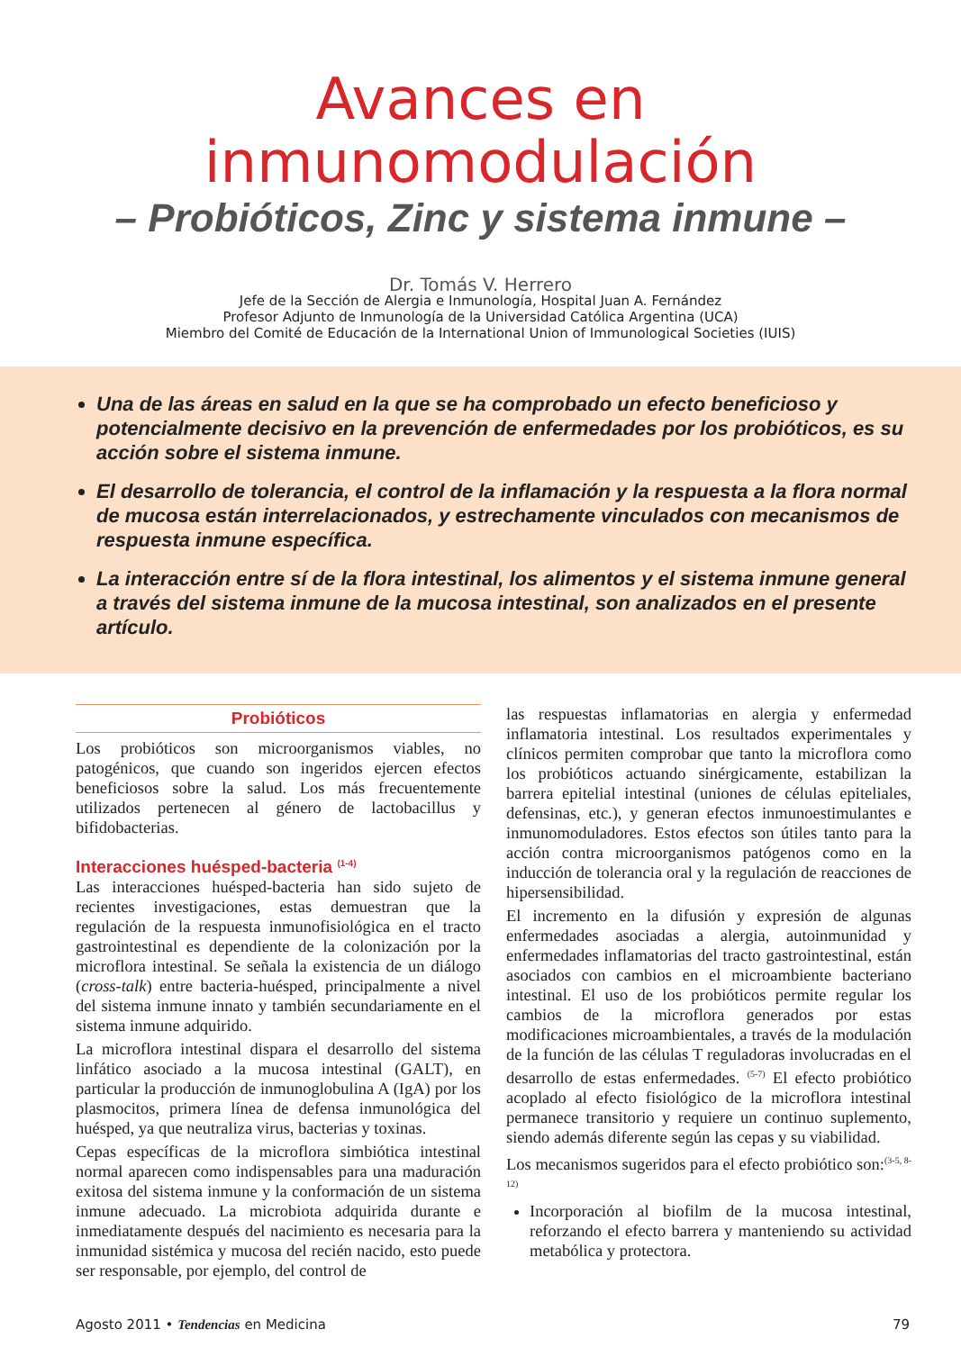Avances en
inmunomodulación
– Probióticos, Zinc y sistema inmune –
Dr. Tomás V. Herrero
Jefe de la Sección de Alergia e Inmunología, Hospital Juan A. Fernández
Profesor Adjunto de Inmunología de la Universidad Católica Argentina (UCA)
Miembro del Comité de Educación de la International Union of Immunological Societies (IUIS)
Una de las áreas en salud en la que se ha comprobado un efecto beneficioso y potencialmente decisivo en la prevención de enfermedades por los probióticos, es su acción sobre el sistema inmune.
El desarrollo de tolerancia, el control de la inflamación y la respuesta a la flora normal de mucosa están interrelacionados, y estrechamente vinculados con mecanismos de respuesta inmune específica.
La interacción entre sí de la flora intestinal, los alimentos y el sistema inmune general a través del sistema inmune de la mucosa intestinal, son analizados en el presente artículo.
Probióticos
Los probióticos son microorganismos viables, no patogénicos, que cuando son ingeridos ejercen efectos beneficiosos sobre la salud. Los más frecuentemente utilizados pertenecen al género de lactobacillus y bifidobacterias.
Interacciones huésped-bacteria <sup>(1-4)</sup>
Las interacciones huésped-bacteria han sido sujeto de recientes investigaciones, estas demuestran que la regulación de la respuesta inmunofisiológica en el tracto gastrointestinal es dependiente de la colonización por la microflora intestinal. Se señala la existencia de un diálogo (cross-talk) entre bacteria-huésped, principalmente a nivel del sistema inmune innato y también secundariamente en el sistema inmune adquirido.
La microflora intestinal dispara el desarrollo del sistema linfático asociado a la mucosa intestinal (GALT), en particular la producción de inmunoglobulina A (IgA) por los plasmocitos, primera línea de defensa inmunológica del huésped, ya que neutraliza virus, bacterias y toxinas.
Cepas específicas de la microflora simbiótica intestinal normal aparecen como indispensables para una maduración exitosa del sistema inmune y la conformación de un sistema inmune adecuado. La microbiota adquirida durante e inmediatamente después del nacimiento es necesaria para la inmunidad sistémica y mucosa del recién nacido, esto puede ser responsable, por ejemplo, del control de
las respuestas inflamatorias en alergia y enfermedad inflamatoria intestinal. Los resultados experimentales y clínicos permiten comprobar que tanto la microflora como los probióticos actuando sinérgicamente, estabilizan la barrera epitelial intestinal (uniones de células epiteliales, defensinas, etc.), y generan efectos inmunoestimulantes e inmunomoduladores. Estos efectos son útiles tanto para la acción contra microorganismos patógenos como en la inducción de tolerancia oral y la regulación de reacciones de hipersensibilidad.
El incremento en la difusión y expresión de algunas enfermedades asociadas a alergia, autoinmunidad y enfermedades inflamatorias del tracto gastrointestinal, están asociados con cambios en el microambiente bacteriano intestinal. El uso de los probióticos permite regular los cambios de la microflora generados por estas modificaciones microambientales, a través de la modulación de la función de las células T reguladoras involucradas en el desarrollo de estas enfermedades. <sup>(5-7)</sup> El efecto probiótico acoplado al efecto fisiológico de la microflora intestinal permanece transitorio y requiere un continuo suplemento, siendo además diferente según las cepas y su viabilidad.
Los mecanismos sugeridos para el efecto probiótico son:<sup>(3-5, 8-12)</sup>
Incorporación al biofilm de la mucosa intestinal, reforzando el efecto barrera y manteniendo su actividad metabólica y protectora.
Agosto 2011 • Tendencias en Medicina 79